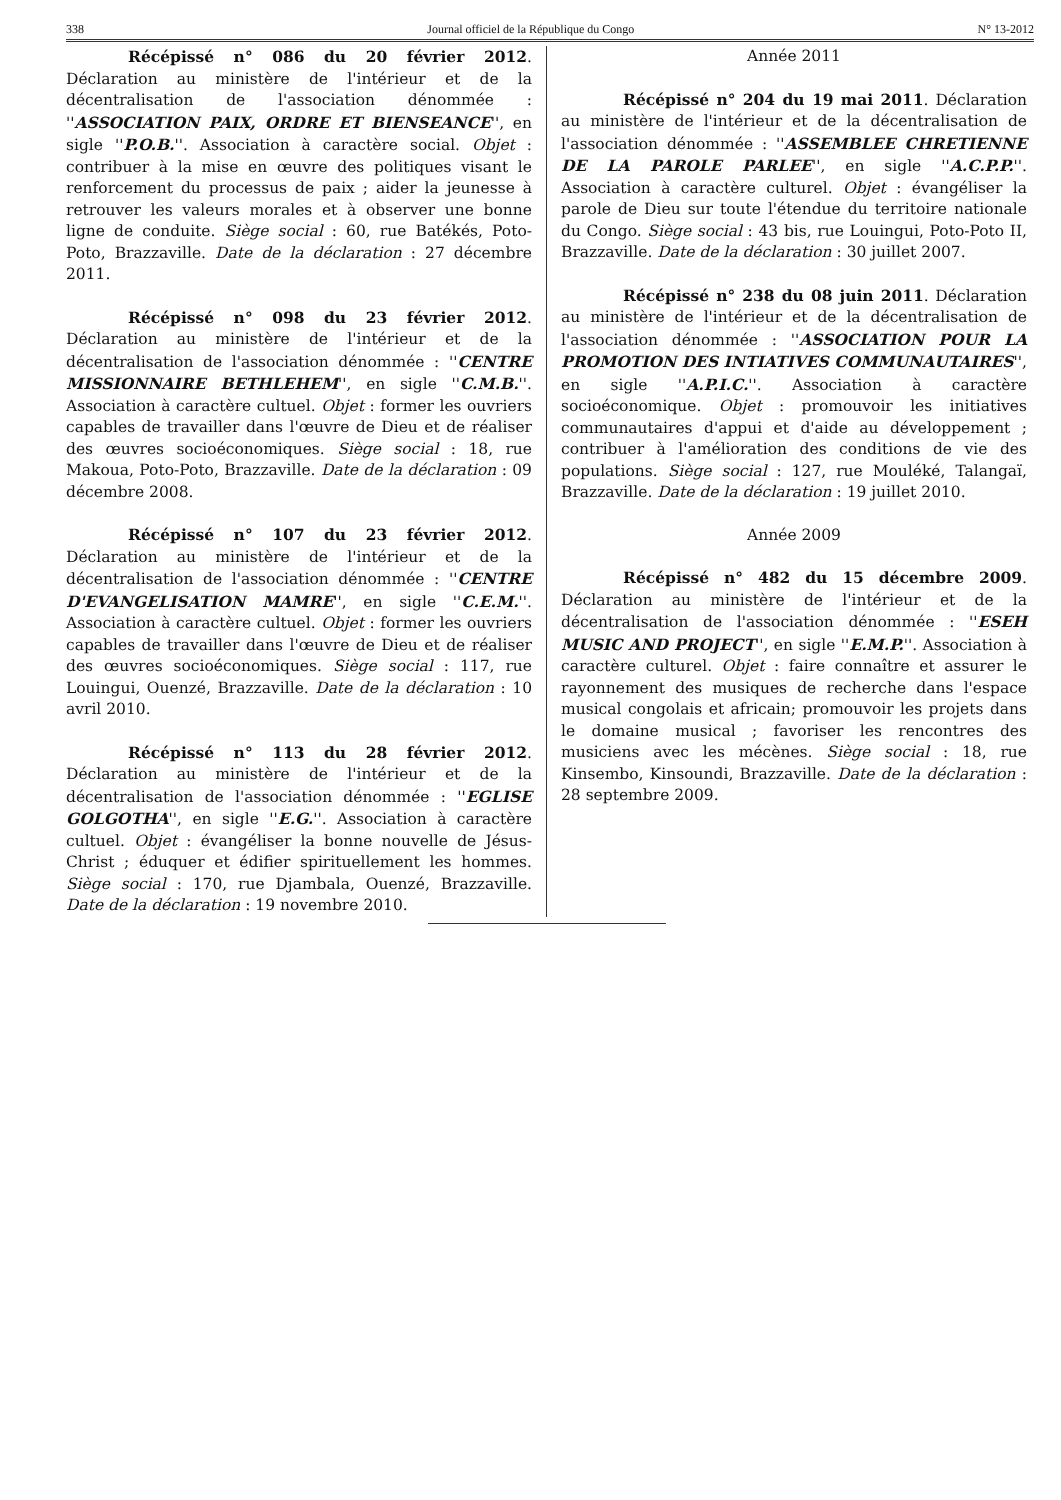338 Journal officiel de la République du Congo N° 13-2012
Récépissé n° 086 du 20 février 2012. Déclaration au ministère de l'intérieur et de la décentralisation de l'association dénommée : ''ASSOCIATION PAIX, ORDRE ET BIENSEANCE'', en sigle ''P.O.B.''. Association à caractère social. Objet : contribuer à la mise en œuvre des politiques visant le renforcement du processus de paix ; aider la jeunesse à retrouver les valeurs morales et à observer une bonne ligne de conduite. Siège social : 60, rue Batékés, Poto-Poto, Brazzaville. Date de la déclaration : 27 décembre 2011.
Récépissé n° 098 du 23 février 2012. Déclaration au ministère de l'intérieur et de la décentralisation de l'association dénommée : ''CENTRE MISSIONNAIRE BETHLEHEM'', en sigle ''C.M.B.''. Association à caractère cultuel. Objet : former les ouvriers capables de travailler dans l'œuvre de Dieu et de réaliser des œuvres socioéconomiques. Siège social : 18, rue Makoua, Poto-Poto, Brazzaville. Date de la déclaration : 09 décembre 2008.
Récépissé n° 107 du 23 février 2012. Déclaration au ministère de l'intérieur et de la décentralisation de l'association dénommée : ''CENTRE D'EVANGELISATION MAMRE'', en sigle ''C.E.M.''. Association à caractère cultuel. Objet : former les ouvriers capables de travailler dans l'œuvre de Dieu et de réaliser des œuvres socioéconomiques. Siège social : 117, rue Louingui, Ouenzé, Brazzaville. Date de la déclaration : 10 avril 2010.
Récépissé n° 113 du 28 février 2012. Déclaration au ministère de l'intérieur et de la décentralisation de l'association dénommée : ''EGLISE GOLGOTHA'', en sigle ''E.G.''. Association à caractère cultuel. Objet : évangéliser la bonne nouvelle de Jésus-Christ ; éduquer et édifier spirituellement les hommes. Siège social : 170, rue Djambala, Ouenzé, Brazzaville. Date de la déclaration : 19 novembre 2010.
Année 2011
Récépissé n° 204 du 19 mai 2011. Déclaration au ministère de l'intérieur et de la décentralisation de l'association dénommée : ''ASSEMBLEE CHRETIENNE DE LA PAROLE PARLEE'', en sigle ''A.C.P.P.''. Association à caractère culturel. Objet : évangéliser la parole de Dieu sur toute l'étendue du territoire nationale du Congo. Siège social : 43 bis, rue Louingui, Poto-Poto II, Brazzaville. Date de la déclaration : 30 juillet 2007.
Récépissé n° 238 du 08 juin 2011. Déclaration au ministère de l'intérieur et de la décentralisation de l'association dénommée : ''ASSOCIATION POUR LA PROMOTION DES INTIATIVES COMMUNAUTAIRES'', en sigle ''A.P.I.C.''. Association à caractère socioéconomique. Objet : promouvoir les initiatives communautaires d'appui et d'aide au développement ; contribuer à l'amélioration des conditions de vie des populations. Siège social : 127, rue Mouléké, Talangaï, Brazzaville. Date de la déclaration : 19 juillet 2010.
Année 2009
Récépissé n° 482 du 15 décembre 2009. Déclaration au ministère de l'intérieur et de la décentralisation de l'association dénommée : ''ESEH MUSIC AND PROJECT'', en sigle ''E.M.P.''. Association à caractère culturel. Objet : faire connaître et assurer le rayonnement des musiques de recherche dans l'espace musical congolais et africain; promouvoir les projets dans le domaine musical ; favoriser les rencontres des musiciens avec les mécènes. Siège social : 18, rue Kinsembo, Kinsoundi, Brazzaville. Date de la déclaration : 28 septembre 2009.